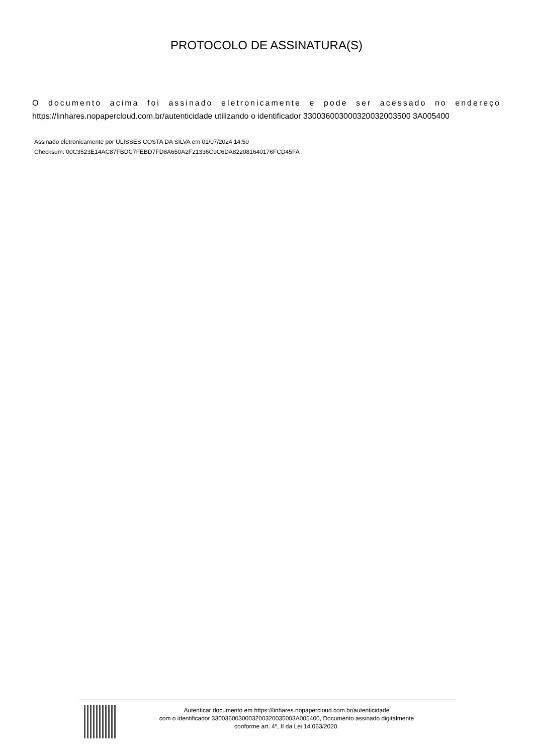PROTOCOLO DE ASSINATURA(S)
O documento acima foi assinado eletronicamente e pode ser acessado no endereço
https://linhares.nopapercloud.com.br/autenticidade utilizando o identificador 330036003000320032003500 3A005400
Assinado eletronicamente por ULISSES COSTA DA SILVA em 01/07/2024 14:50
Checksum: 00C3523E14AC87FBDC7FEBD7FD8A650A2F21336C9C6DA822081640176FCD45FA
Autenticar documento em https://linhares.nopapercloud.com.br/autenticidade
com o identificador 3300360030003200320035003A005400, Documento assinado digitalmente
conforme art. 4º, II da Lei 14.063/2020.